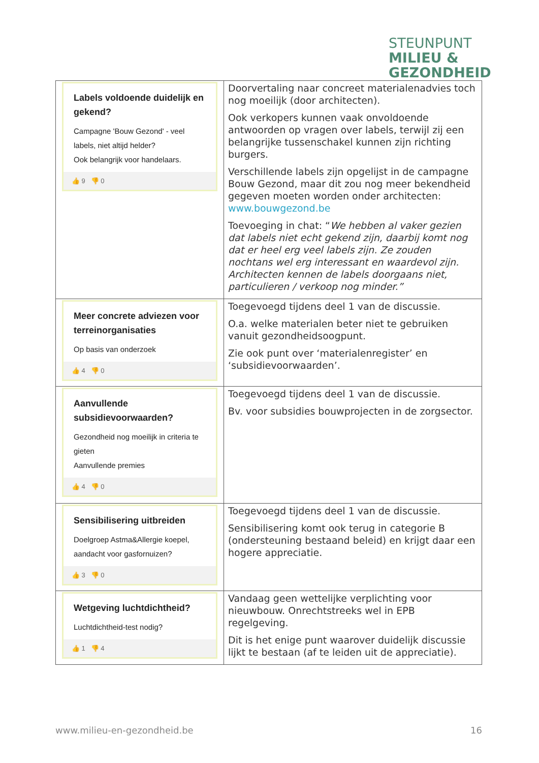STEUNPUNT
MILIEU &
GEZONDHEID
| Labels voldoende duidelijk en gekend? Campagne 'Bouw Gezond' - veel labels, niet altijd helder? Ook belangrijk voor handelaars. 👍 9 👎 0 | Doorvertaling naar concreet materialenadvies toch nog moeilijk (door architecten). Ook verkopers kunnen vaak onvoldoende antwoorden op vragen over labels, terwijl zij een belangrijke tussenschakel kunnen zijn richting burgers. Verschillende labels zijn opgelijst in de campagne Bouw Gezond, maar dit zou nog meer bekendheid gegeven moeten worden onder architecten: www.bouwgezond.be Toevoeging in chat: “ We hebben al vaker gezien dat labels niet echt gekend zijn, daarbij komt nog dat er heel erg veel labels zijn. Ze zouden nochtans wel erg interessant en waardevol zijn. Architecten kennen de labels doorgaans niet, particulieren / verkoop nog minder.” |
| Meer concrete adviezen voor terreinorganisaties Op basis van onderzoek 👍 4 👎 0 | Toegevoegd tijdens deel 1 van de discussie. O.a. welke materialen beter niet te gebruiken vanuit gezondheidsoogpunt. Zie ook punt over ‘materialenregister’ en ‘subsidievoorwaarden’. |
| Aanvullende subsidievoorwaarden? Gezondheid nog moeilijk in criteria te gieten Aanvullende premies 👍 4 👎 0 | Toegevoegd tijdens deel 1 van de discussie. Bv. voor subsidies bouwprojecten in de zorgsector. |
| Sensibilisering uitbreiden Doelgroep Astma&Allergie koepel, aandacht voor gasfornuizen? 👍 3 👎 0 | Toegevoegd tijdens deel 1 van de discussie. Sensibilisering komt ook terug in categorie B (ondersteuning bestaand beleid) en krijgt daar een hogere appreciatie. |
| Wetgeving luchtdichtheid? Luchtdichtheid-test nodig? 👍 1 👎 4 | Vandaag geen wettelijke verplichting voor nieuwbouw. Onrechtstreeks wel in EPB regelgeving. Dit is het enige punt waarover duidelijk discussie lijkt te bestaan (af te leiden uit de appreciatie). |
www.milieu-en-gezondheid.be 16